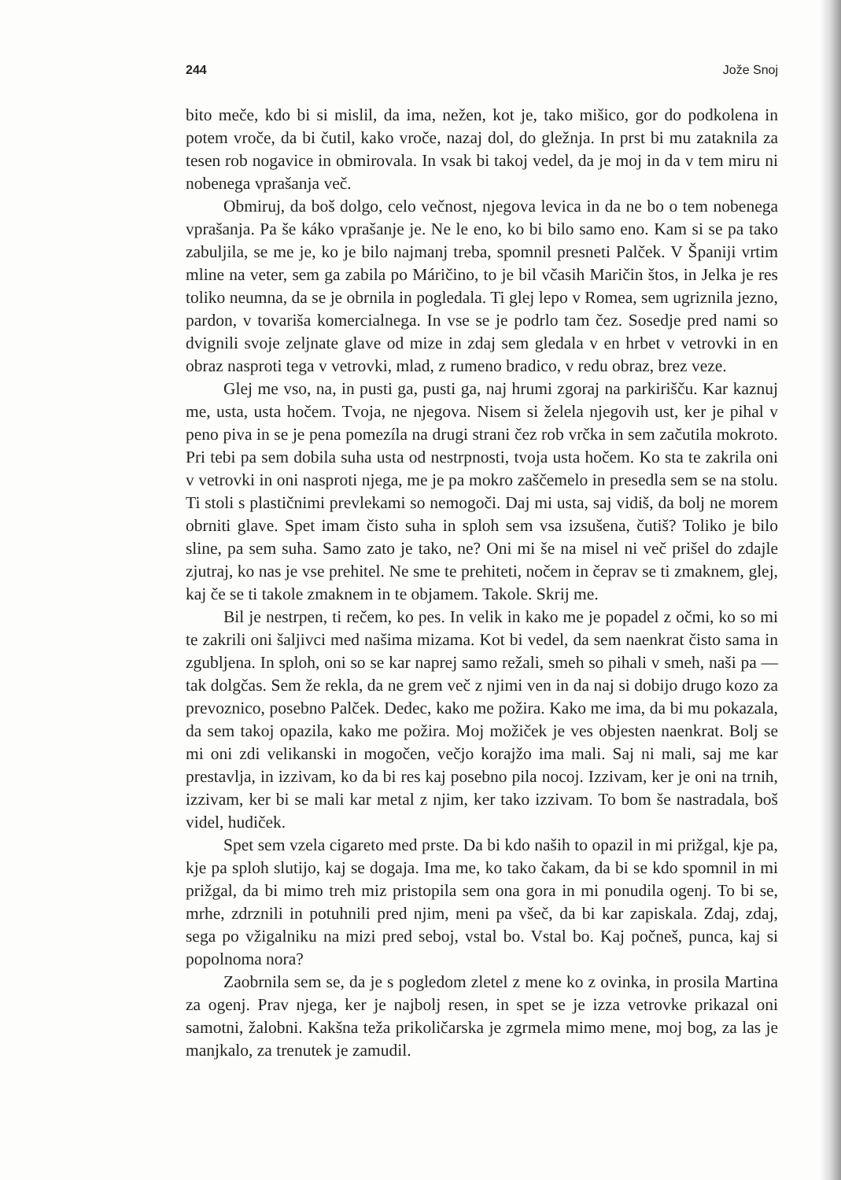244 Jože Snoj
bito meče, kdo bi si mislil, da ima, nežen, kot je, tako mišico, gor do podkolena in potem vroče, da bi čutil, kako vroče, nazaj dol, do gležnja. In prst bi mu zataknila za tesen rob nogavice in obmirovala. In vsak bi takoj vedel, da je moj in da v tem miru ni nobenega vprašanja več.
Obmiruj, da boš dolgo, celo večnost, njegova levica in da ne bo o tem nobenega vprašanja. Pa še káko vprašanje je. Ne le eno, ko bi bilo samo eno. Kam si se pa tako zabuljila, se me je, ko je bilo najmanj treba, spomnil presneti Palček. V Španiji vrtim mline na veter, sem ga zabila po Máričino, to je bil včasih Maričin štos, in Jelka je res toliko neumna, da se je obrnila in pogledala. Ti glej lepo v Romea, sem ugriznila jezno, pardon, v tovariša komercialnega. In vse se je podrlo tam čez. Sosedje pred nami so dvignili svoje zeljnate glave od mize in zdaj sem gledala v en hrbet v vetrovki in en obraz nasproti tega v vetrovki, mlad, z rumeno bradico, v redu obraz, brez veze.
Glej me vso, na, in pusti ga, pusti ga, naj hrumi zgoraj na parkirišču. Kar kaznuj me, usta, usta hočem. Tvoja, ne njegova. Nisem si želela njegovih ust, ker je pihal v peno piva in se je pena pomezíla na drugi strani čez rob vrčka in sem začutila mokroto. Pri tebi pa sem dobila suha usta od nestrpnosti, tvoja usta hočem. Ko sta te zakrila oni v vetrovki in oni nasproti njega, me je pa mokro zaščemelo in presedla sem se na stolu. Ti stoli s plastičnimi prevlekami so nemogoči. Daj mi usta, saj vidiš, da bolj ne morem obrniti glave. Spet imam čisto suha in sploh sem vsa izsušena, čutiš? Toliko je bilo sline, pa sem suha. Samo zato je tako, ne? Oni mi še na misel ni več prišel do zdajle zjutraj, ko nas je vse prehitel. Ne sme te prehiteti, nočem in čeprav se ti zmaknem, glej, kaj če se ti takole zmaknem in te objamem. Takole. Skrij me.
Bil je nestrpen, ti rečem, ko pes. In velik in kako me je popadel z očmi, ko so mi te zakrili oni šaljivci med našima mizama. Kot bi vedel, da sem naenkrat čisto sama in zgubljena. In sploh, oni so se kar naprej samo režali, smeh so pihali v smeh, naši pa — tak dolgčas. Sem že rekla, da ne grem več z njimi ven in da naj si dobijo drugo kozo za prevoznico, posebno Palček. Dedec, kako me požira. Kako me ima, da bi mu pokazala, da sem takoj opazila, kako me požira. Moj možiček je ves objesten naenkrat. Bolj se mi oni zdi velikanski in mogočen, večjo korajžo ima mali. Saj ni mali, saj me kar prestavlja, in izzivam, ko da bi res kaj posebno pila nocoj. Izzivam, ker je oni na trnih, izzivam, ker bi se mali kar metal z njim, ker tako izzivam. To bom še nastradala, boš videl, hudiček.
Spet sem vzela cigareto med prste. Da bi kdo naših to opazil in mi prižgal, kje pa, kje pa sploh slutijo, kaj se dogaja. Ima me, ko tako čakam, da bi se kdo spomnil in mi prižgal, da bi mimo treh miz pristopila sem ona gora in mi ponudila ogenj. To bi se, mrhe, zdrznili in potuhnili pred njim, meni pa všeč, da bi kar zapiskala. Zdaj, zdaj, sega po vžigalniku na mizi pred seboj, vstal bo. Vstal bo. Kaj počneš, punca, kaj si popolnoma nora?
Zaobrnila sem se, da je s pogledom zletel z mene ko z ovinka, in prosila Martina za ogenj. Prav njega, ker je najbolj resen, in spet se je izza vetrovke prikazal oni samotni, žalobni. Kakšna teža prikoličarska je zgrmela mimo mene, moj bog, za las je manjkalo, za trenutek je zamudil.